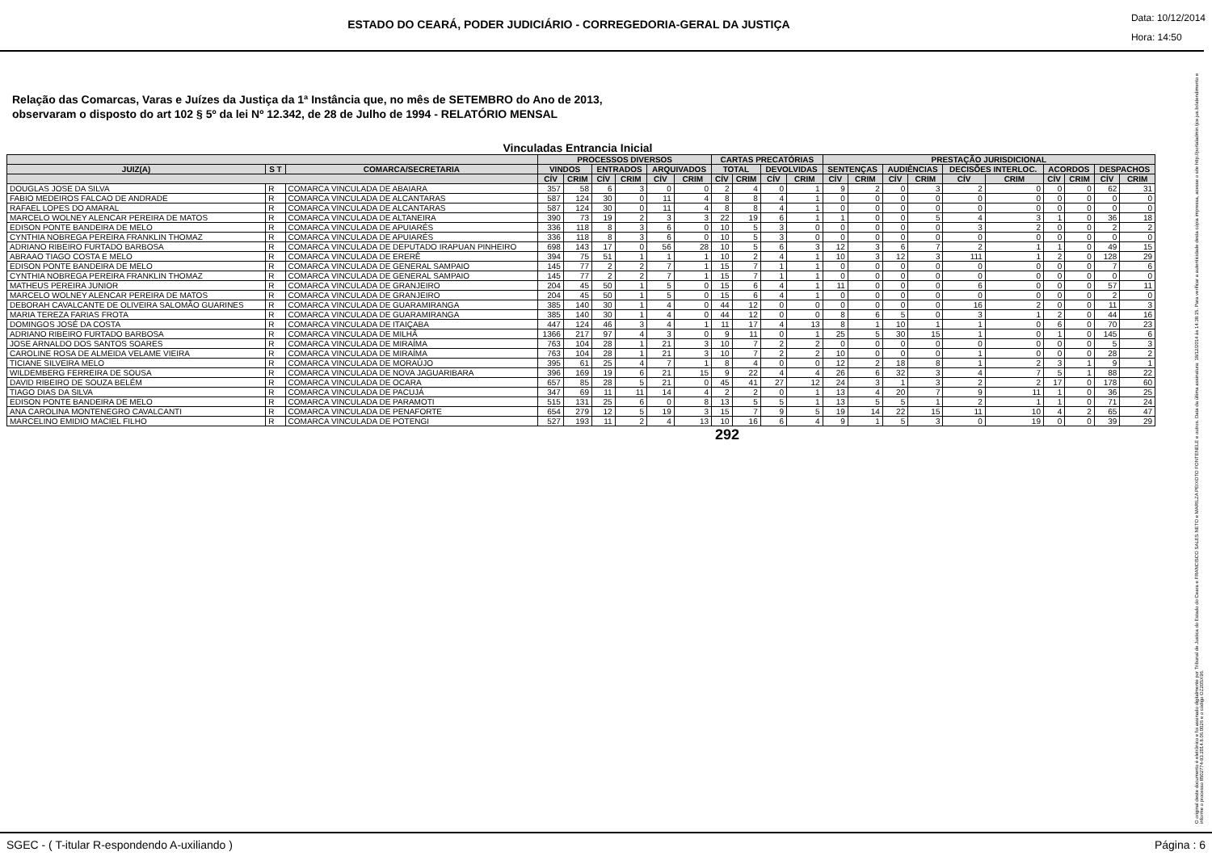ESTADO DO CEARÁ, PODER JUDICIÁRIO - CORREGEDORIA-GERAL DA JUSTIÇA
Data: 10/12/2014
Hora: 14:50
Relação das Comarcas, Varas e Juízes da Justiça da 1ª Instância que, no mês de SETEMBRO do Ano de 2013,
observaram o disposto do art 102 § 5º da lei Nº 12.342, de 28 de Julho de 1994 - RELATÓRIO MENSAL
Vinculadas Entrancia Inicial
| | | | PROCESSOS DIVERSOS | | | | | | CARTAS PRECATÓRIAS | | | | PRESTAÇÃO JURISDICIONAL | | | | | | | | | |
| --- | --- | --- | --- | --- | --- | --- | --- | --- | --- | --- | --- | --- | --- | --- | --- | --- | --- | --- | --- | --- | --- | --- |
| JUIZ(A) | S T | COMARCA/SECRETARIA | VINDOS | | ENTRADOS | | ARQUIVADOS | | TOTAL | | DEVOLVIDAS | | SENTENÇAS | | AUDIÊNCIAS | | DECISÕES INTERLOC. | | ACORDOS | | DESPACHOS | |
| | | | CÍV | CRIM | CÍV | CRIM | CÍV | CRIM | CÍV | CRIM | CÍV | CRIM | CÍV | CRIM | CÍV | CRIM | CÍV | CRIM | CÍV | CRIM | CÍV | CRIM |
| DOUGLAS JOSE DA SILVA | R | COMARCA VINCULADA DE ABAIARA | 357 | 58 | 6 | 3 | 0 | 0 | 2 | 4 | 0 | 1 | 9 | 2 | 0 | 3 | 2 | 0 | 0 | 0 | 62 | 31 |
| FABIO MEDEIROS FALCAO DE ANDRADE | R | COMARCA VINCULADA DE ALCANTARAS | 587 | 124 | 30 | 0 | 11 | 4 | 8 | 8 | 4 | 1 | 0 | 0 | 0 | 0 | 0 | 0 | 0 | 0 | 0 | 0 |
| RAFAEL LOPES DO AMARAL | R | COMARCA VINCULADA DE ALCANTARAS | 587 | 124 | 30 | 0 | 11 | 4 | 8 | 8 | 4 | 1 | 0 | 0 | 0 | 0 | 0 | 0 | 0 | 0 | 0 | 0 |
| MARCELO WOLNEY ALENCAR PEREIRA DE MATOS | R | COMARCA VINCULADA DE ALTANEIRA | 390 | 73 | 19 | 2 | 3 | 3 | 22 | 19 | 6 | 1 | 1 | 0 | 0 | 5 | 4 | 3 | 1 | 0 | 36 | 18 |
| EDISON PONTE BANDEIRA DE MELO | R | COMARCA VINCULADA DE APUIARÉS | 336 | 118 | 8 | 3 | 6 | 0 | 10 | 5 | 3 | 0 | 0 | 0 | 0 | 0 | 3 | 2 | 0 | 0 | 2 | 2 |
| CYNTHIA NOBREGA PEREIRA FRANKLIN THOMAZ | R | COMARCA VINCULADA DE APUIARÉS | 336 | 118 | 8 | 3 | 6 | 0 | 10 | 5 | 3 | 0 | 0 | 0 | 0 | 0 | 0 | 0 | 0 | 0 | 0 | 0 |
| ADRIANO RIBEIRO FURTADO BARBOSA | R | COMARCA VINCULADA DE DEPUTADO IRAPUAN PINHEIRO | 698 | 143 | 17 | 0 | 56 | 28 | 10 | 5 | 6 | 3 | 12 | 3 | 6 | 7 | 2 | 1 | 1 | 0 | 49 | 15 |
| ABRAAO TIAGO COSTA E MELO | R | COMARCA VINCULADA DE ERERÊ | 394 | 75 | 51 | 1 | 1 | 1 | 10 | 2 | 4 | 1 | 10 | 3 | 12 | 3 | 111 | 1 | 2 | 0 | 128 | 29 |
| EDISON PONTE BANDEIRA DE MELO | R | COMARCA VINCULADA DE GENERAL SAMPAIO | 145 | 77 | 2 | 2 | 7 | 1 | 15 | 7 | 1 | 1 | 0 | 0 | 0 | 0 | 0 | 0 | 0 | 0 | 7 | 6 |
| CYNTHIA NOBREGA PEREIRA FRANKLIN THOMAZ | R | COMARCA VINCULADA DE GENERAL SAMPAIO | 145 | 77 | 2 | 2 | 7 | 1 | 15 | 7 | 1 | 1 | 0 | 0 | 0 | 0 | 0 | 0 | 0 | 0 | 0 | 0 |
| MATHEUS PEREIRA JUNIOR | R | COMARCA VINCULADA DE GRANJEIRO | 204 | 45 | 50 | 1 | 5 | 0 | 15 | 6 | 4 | 1 | 11 | 0 | 0 | 0 | 6 | 0 | 0 | 0 | 57 | 11 |
| MARCELO WOLNEY ALENCAR PEREIRA DE MATOS | R | COMARCA VINCULADA DE GRANJEIRO | 204 | 45 | 50 | 1 | 5 | 0 | 15 | 6 | 4 | 1 | 0 | 0 | 0 | 0 | 0 | 0 | 0 | 0 | 2 | 0 |
| DEBORAH CAVALCANTE DE OLIVEIRA SALOMÃO GUARINES | R | COMARCA VINCULADA DE GUARAMIRANGA | 385 | 140 | 30 | 1 | 4 | 0 | 44 | 12 | 0 | 0 | 0 | 0 | 0 | 0 | 16 | 2 | 0 | 0 | 11 | 3 |
| MARIA TEREZA FARIAS FROTA | R | COMARCA VINCULADA DE GUARAMIRANGA | 385 | 140 | 30 | 1 | 4 | 0 | 44 | 12 | 0 | 0 | 8 | 6 | 5 | 0 | 3 | 1 | 2 | 0 | 44 | 16 |
| DOMINGOS JOSÉ DA COSTA | R | COMARCA VINCULADA DE ITAIÇABA | 447 | 124 | 46 | 3 | 4 | 1 | 11 | 17 | 4 | 13 | 8 | 1 | 10 | 1 | 1 | 0 | 6 | 0 | 70 | 23 |
| ADRIANO RIBEIRO FURTADO BARBOSA | R | COMARCA VINCULADA DE MILHÃ | 1366 | 217 | 97 | 4 | 3 | 0 | 9 | 11 | 0 | 1 | 25 | 5 | 30 | 15 | 1 | 0 | 1 | 0 | 145 | 6 |
| JOSE ARNALDO DOS SANTOS SOARES | R | COMARCA VINCULADA DE MIRAÍMA | 763 | 104 | 28 | 1 | 21 | 3 | 10 | 7 | 2 | 2 | 0 | 0 | 0 | 0 | 0 | 0 | 0 | 0 | 5 | 3 |
| CAROLINE ROSA DE ALMEIDA VELAME VIEIRA | R | COMARCA VINCULADA DE MIRAÍMA | 763 | 104 | 28 | 1 | 21 | 3 | 10 | 7 | 2 | 2 | 10 | 0 | 0 | 0 | 1 | 0 | 0 | 0 | 28 | 2 |
| TICIANE SILVEIRA MELO | R | COMARCA VINCULADA DE MORAÚJO | 395 | 61 | 25 | 4 | 7 | 1 | 8 | 4 | 0 | 0 | 12 | 2 | 18 | 8 | 1 | 2 | 3 | 1 | 9 | 1 |
| WILDEMBERG FERREIRA DE SOUSA | R | COMARCA VINCULADA DE NOVA JAGUARIBARA | 396 | 169 | 19 | 6 | 21 | 15 | 9 | 22 | 4 | 4 | 26 | 6 | 32 | 3 | 4 | 7 | 5 | 1 | 88 | 22 |
| DAVID RIBEIRO DE SOUZA BELÉM | R | COMARCA VINCULADA DE OCARA | 657 | 85 | 28 | 5 | 21 | 0 | 45 | 41 | 27 | 12 | 24 | 3 | 1 | 3 | 2 | 2 | 17 | 0 | 178 | 60 |
| TIAGO DIAS DA SILVA | R | COMARCA VINCULADA DE PACUJÁ | 347 | 69 | 11 | 11 | 14 | 4 | 2 | 2 | 0 | 1 | 13 | 4 | 20 | 7 | 9 | 11 | 1 | 0 | 36 | 25 |
| EDISON PONTE BANDEIRA DE MELO | R | COMARCA VINCULADA DE PARAMOTI | 515 | 131 | 25 | 6 | 0 | 8 | 13 | 5 | 5 | 1 | 13 | 5 | 5 | 1 | 2 | 1 | 1 | 0 | 71 | 24 |
| ANA CAROLINA MONTENEGRO CAVALCANTI | R | COMARCA VINCULADA DE PENAFORTE | 654 | 279 | 12 | 5 | 19 | 3 | 15 | 7 | 9 | 5 | 19 | 14 | 22 | 15 | 11 | 10 | 4 | 2 | 65 | 47 |
| MARCELINO EMIDIO MACIEL FILHO | R | COMARCA VINCULADA DE POTENGI | 527 | 193 | 11 | 2 | 4 | 13 | 10 | 16 | 6 | 4 | 9 | 1 | 5 | 3 | 0 | 19 | 0 | 0 | 39 | 29 |
292
O original deste documento é eletrônico e foi assinado digitalmente por Tribunal de Justica do Estado do Ceara e FRANCISCO SALES NETO e MARILZA PEIXOTO FONTENELE e outros. Data da última assinatura: 18/12/2014 às 14:38:15. Para verificar a autenticidade desta cópia impressa, acesse o site http://portaladmin.tjce.jus.br/atendimento e informe o processo 8502774-93.2014.8.06.0026 e o código OZ20SX96.
SGEC - ( T-itular R-espondendo A-uxiliando ) Página : 6